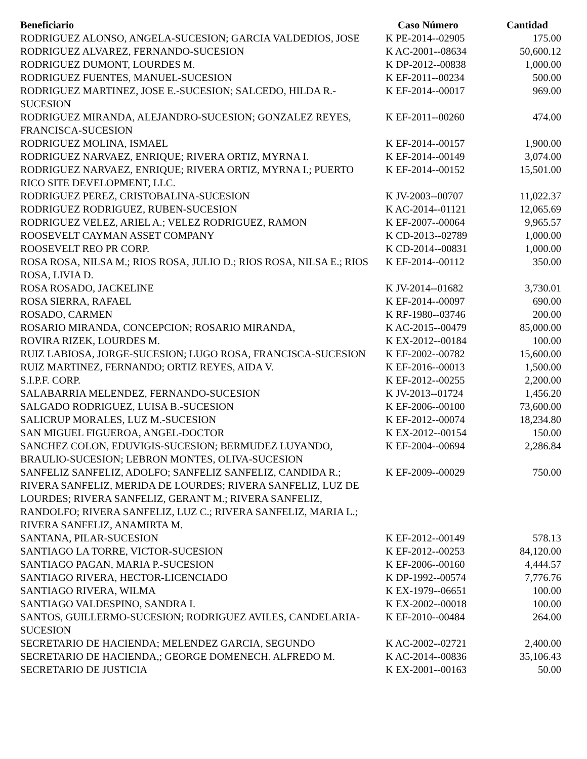| Beneficiario | Caso Número | Cantidad |
| --- | --- | --- |
| RODRIGUEZ ALONSO, ANGELA-SUCESION; GARCIA VALDEDIOS, JOSE | K PE-2014--02905 | 175.00 |
| RODRIGUEZ ALVAREZ, FERNANDO-SUCESION | K AC-2001--08634 | 50,600.12 |
| RODRIGUEZ DUMONT, LOURDES M. | K DP-2012--00838 | 1,000.00 |
| RODRIGUEZ FUENTES, MANUEL-SUCESION | K EF-2011--00234 | 500.00 |
| RODRIGUEZ MARTINEZ, JOSE E.-SUCESION; SALCEDO, HILDA R.-SUCESION | K EF-2014--00017 | 969.00 |
| RODRIGUEZ MIRANDA, ALEJANDRO-SUCESION; GONZALEZ REYES, FRANCISCA-SUCESION | K EF-2011--00260 | 474.00 |
| RODRIGUEZ MOLINA, ISMAEL | K EF-2014--00157 | 1,900.00 |
| RODRIGUEZ NARVAEZ, ENRIQUE; RIVERA ORTIZ, MYRNA I. | K EF-2014--00149 | 3,074.00 |
| RODRIGUEZ NARVAEZ, ENRIQUE; RIVERA ORTIZ, MYRNA I.; PUERTO RICO SITE DEVELOPMENT, LLC. | K EF-2014--00152 | 15,501.00 |
| RODRIGUEZ PEREZ, CRISTOBALINA-SUCESION | K JV-2003--00707 | 11,022.37 |
| RODRIGUEZ RODRIGUEZ, RUBEN-SUCESION | K AC-2014--01121 | 12,065.69 |
| RODRIGUEZ VELEZ, ARIEL A.; VELEZ RODRIGUEZ, RAMON | K EF-2007--00064 | 9,965.57 |
| ROOSEVELT CAYMAN ASSET COMPANY | K CD-2013--02789 | 1,000.00 |
| ROOSEVELT REO PR CORP. | K CD-2014--00831 | 1,000.00 |
| ROSA ROSA, NILSA M.; RIOS ROSA, JULIO D.; RIOS ROSA, NILSA E.; RIOS ROSA, LIVIA D. | K EF-2014--00112 | 350.00 |
| ROSA ROSADO, JACKELINE | K JV-2014--01682 | 3,730.01 |
| ROSA SIERRA, RAFAEL | K EF-2014--00097 | 690.00 |
| ROSADO, CARMEN | K RF-1980--03746 | 200.00 |
| ROSARIO MIRANDA, CONCEPCION; ROSARIO MIRANDA, | K AC-2015--00479 | 85,000.00 |
| ROVIRA RIZEK, LOURDES M. | K EX-2012--00184 | 100.00 |
| RUIZ LABIOSA, JORGE-SUCESION; LUGO ROSA, FRANCISCA-SUCESION | K EF-2002--00782 | 15,600.00 |
| RUIZ MARTINEZ, FERNANDO; ORTIZ REYES, AIDA V. | K EF-2016--00013 | 1,500.00 |
| S.I.P.F. CORP. | K EF-2012--00255 | 2,200.00 |
| SALABARRIA MELENDEZ, FERNANDO-SUCESION | K JV-2013--01724 | 1,456.20 |
| SALGADO RODRIGUEZ, LUISA B.-SUCESION | K EF-2006--00100 | 73,600.00 |
| SALICRUP MORALES, LUZ M.-SUCESION | K EF-2012--00074 | 18,234.80 |
| SAN MIGUEL FIGUEROA, ANGEL-DOCTOR | K EX-2012--00154 | 150.00 |
| SANCHEZ COLON, EDUVIGIS-SUCESION; BERMUDEZ LUYANDO, BRAULIO-SUCESION; LEBRON MONTES, OLIVA-SUCESION | K EF-2004--00694 | 2,286.84 |
| SANFELIZ SANFELIZ, ADOLFO; SANFELIZ SANFELIZ, CANDIDA R.; RIVERA SANFELIZ, MERIDA DE LOURDES; RIVERA SANFELIZ, LUZ DE LOURDES; RIVERA SANFELIZ, GERANT M.; RIVERA SANFELIZ, RANDOLFO; RIVERA SANFELIZ, LUZ C.; RIVERA SANFELIZ, MARIA L.; RIVERA SANFELIZ, ANAMIRTA M. | K EF-2009--00029 | 750.00 |
| SANTANA, PILAR-SUCESION | K EF-2012--00149 | 578.13 |
| SANTIAGO LA TORRE, VICTOR-SUCESION | K EF-2012--00253 | 84,120.00 |
| SANTIAGO PAGAN, MARIA P.-SUCESION | K EF-2006--00160 | 4,444.57 |
| SANTIAGO RIVERA, HECTOR-LICENCIADO | K DP-1992--00574 | 7,776.76 |
| SANTIAGO RIVERA, WILMA | K EX-1979--06651 | 100.00 |
| SANTIAGO VALDESPINO, SANDRA I. | K EX-2002--00018 | 100.00 |
| SANTOS, GUILLERMO-SUCESION; RODRIGUEZ AVILES, CANDELARIA-SUCESION | K EF-2010--00484 | 264.00 |
| SECRETARIO DE HACIENDA; MELENDEZ GARCIA, SEGUNDO | K AC-2002--02721 | 2,400.00 |
| SECRETARIO DE HACIENDA,; GEORGE DOMENECH. ALFREDO M. | K AC-2014--00836 | 35,106.43 |
| SECRETARIO DE JUSTICIA | K EX-2001--00163 | 50.00 |